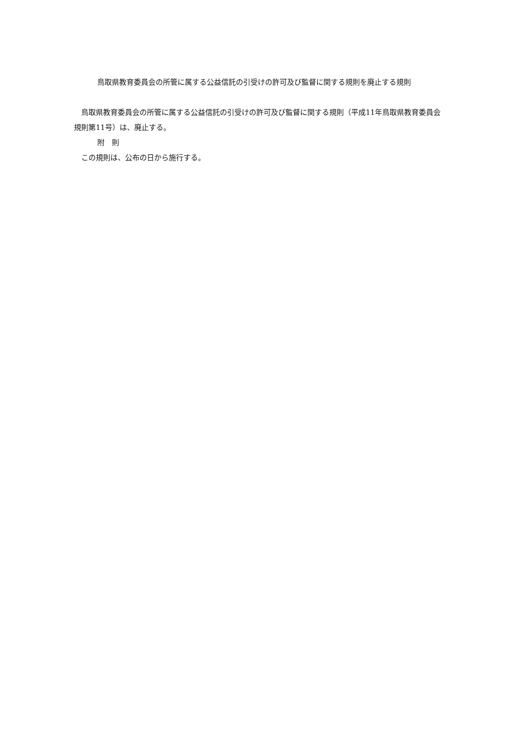鳥取県教育委員会の所管に属する公益信託の引受けの許可及び監督に関する規則を廃止する規則
　鳥取県教育委員会の所管に属する公益信託の引受けの許可及び監督に関する規則（平成11年鳥取県教育委員会規則第11号）は、廃止する。
附　則
　この規則は、公布の日から施行する。